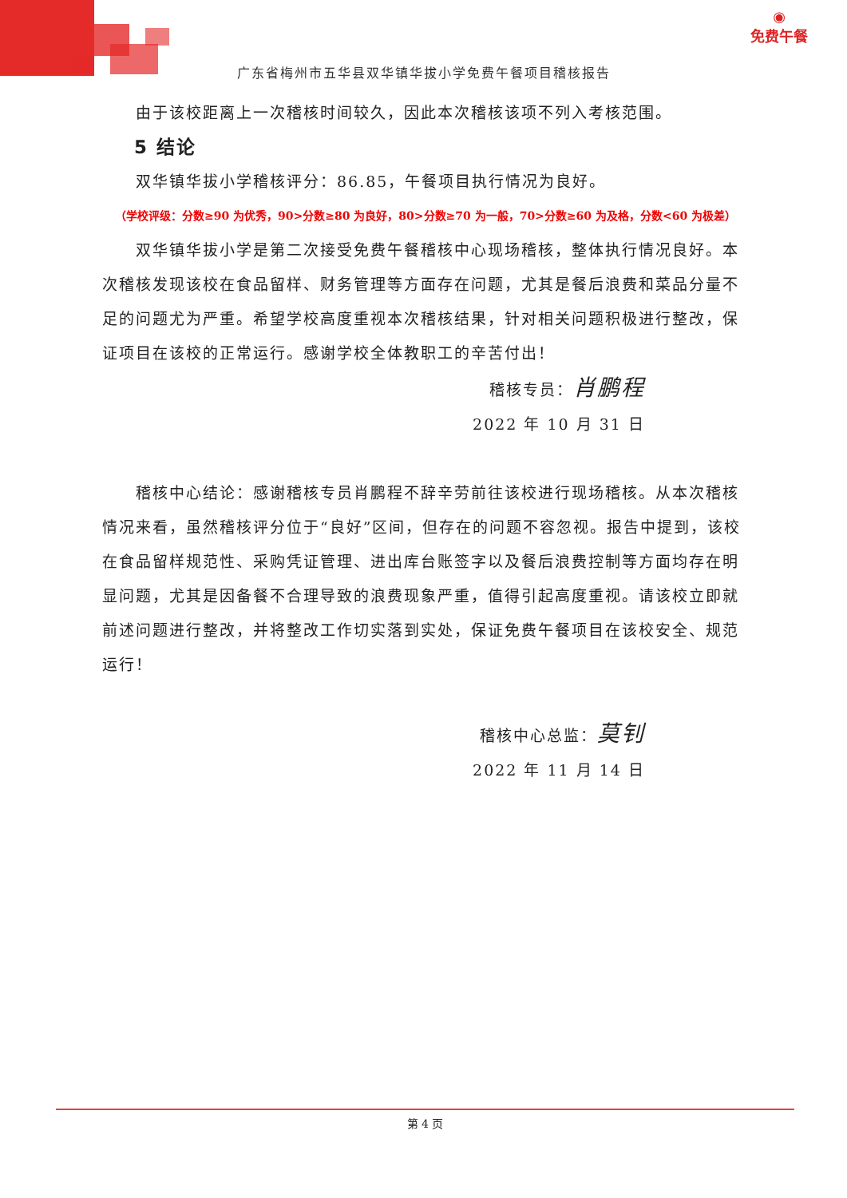◉
免费午餐
广东省梅州市五华县双华镇华拔小学免费午餐项目稽核报告
由于该校距离上一次稽核时间较久，因此本次稽核该项不列入考核范围。
5 结论
双华镇华拔小学稽核评分：86.85，午餐项目执行情况为良好。
（学校评级：分数≥90 为优秀，90>分数≥80 为良好，80>分数≥70 为一般，70>分数≥60 为及格，分数<60 为极差）
双华镇华拔小学是第二次接受免费午餐稽核中心现场稽核，整体执行情况良好。本次稽核发现该校在食品留样、财务管理等方面存在问题，尤其是餐后浪费和菜品分量不足的问题尤为严重。希望学校高度重视本次稽核结果，针对相关问题积极进行整改，保证项目在该校的正常运行。感谢学校全体教职工的辛苦付出！
稽核专员：肖鹏程
2022 年 10 月 31 日
稽核中心结论：感谢稽核专员肖鹏程不辞辛劳前往该校进行现场稽核。从本次稽核情况来看，虽然稽核评分位于“良好”区间，但存在的问题不容忽视。报告中提到，该校在食品留样规范性、采购凭证管理、进出库台账签字以及餐后浪费控制等方面均存在明显问题，尤其是因备餐不合理导致的浪费现象严重，值得引起高度重视。请该校立即就前述问题进行整改，并将整改工作切实落到实处，保证免费午餐项目在该校安全、规范运行！
稽核中心总监：莫钊
2022 年 11 月 14 日
第 4 页